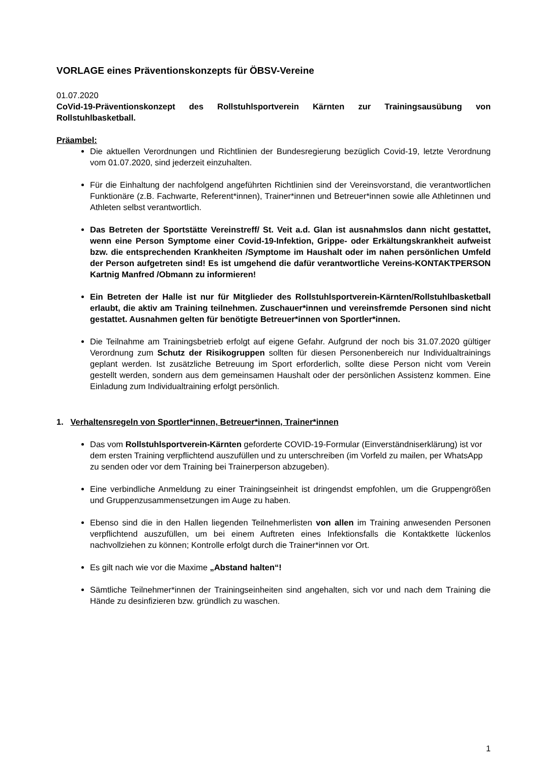VORLAGE eines Präventionskonzepts für ÖBSV-Vereine
01.07.2020
CoVid-19-Präventionskonzept des Rollstuhlsportverein Kärnten zur Trainingsausübung von Rollstuhlbasketball.
Präambel:
Die aktuellen Verordnungen und Richtlinien der Bundesregierung bezüglich Covid-19, letzte Verordnung vom 01.07.2020, sind jederzeit einzuhalten.
Für die Einhaltung der nachfolgend angeführten Richtlinien sind der Vereinsvorstand, die verantwortlichen Funktionäre (z.B. Fachwarte, Referent*innen), Trainer*innen und Betreuer*innen sowie alle Athletinnen und Athleten selbst verantwortlich.
Das Betreten der Sportstätte Vereinstreff/ St. Veit a.d. Glan ist ausnahmslos dann nicht gestattet, wenn eine Person Symptome einer Covid-19-Infektion, Grippe- oder Erkältungskrankheit aufweist bzw. die entsprechenden Krankheiten /Symptome im Haushalt oder im nahen persönlichen Umfeld der Person aufgetreten sind! Es ist umgehend die dafür verantwortliche Vereins-KONTAKTPERSON Kartnig Manfred /Obmann zu informieren!
Ein Betreten der Halle ist nur für Mitglieder des Rollstuhlsportverein-Kärnten/Rollstuhlbasketball erlaubt, die aktiv am Training teilnehmen. Zuschauer*innen und vereinsfremde Personen sind nicht gestattet. Ausnahmen gelten für benötigte Betreuer*innen von Sportler*innen.
Die Teilnahme am Trainingsbetrieb erfolgt auf eigene Gefahr. Aufgrund der noch bis 31.07.2020 gültiger Verordnung zum Schutz der Risikogruppen sollten für diesen Personenbereich nur Individualtrainings geplant werden. Ist zusätzliche Betreuung im Sport erforderlich, sollte diese Person nicht vom Verein gestellt werden, sondern aus dem gemeinsamen Haushalt oder der persönlichen Assistenz kommen. Eine Einladung zum Individualtraining erfolgt persönlich.
1. Verhaltensregeln von Sportler*innen, Betreuer*innen, Trainer*innen
Das vom Rollstuhlsportverein-Kärnten geforderte COVID-19-Formular (Einverständniserklärung) ist vor dem ersten Training verpflichtend auszufüllen und zu unterschreiben (im Vorfeld zu mailen, per WhatsApp zu senden oder vor dem Training bei Trainerperson abzugeben).
Eine verbindliche Anmeldung zu einer Trainingseinheit ist dringendst empfohlen, um die Gruppengrößen und Gruppenzusammensetzungen im Auge zu haben.
Ebenso sind die in den Hallen liegenden Teilnehmerlisten von allen im Training anwesenden Personen verpflichtend auszufüllen, um bei einem Auftreten eines Infektionsfalls die Kontaktkette lückenlos nachvollziehen zu können; Kontrolle erfolgt durch die Trainer*innen vor Ort.
Es gilt nach wie vor die Maxime „Abstand halten“!
Sämtliche Teilnehmer*innen der Trainingseinheiten sind angehalten, sich vor und nach dem Training die Hände zu desinfizieren bzw. gründlich zu waschen.
1